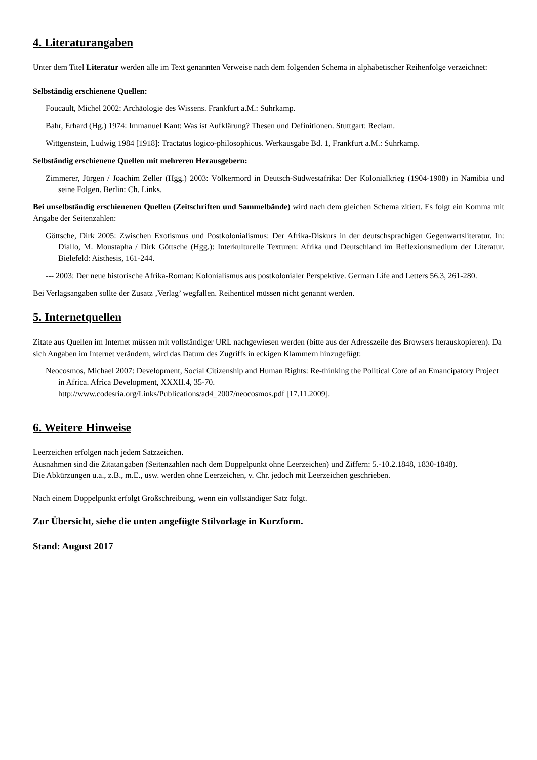4. Literaturangaben
Unter dem Titel Literatur werden alle im Text genannten Verweise nach dem folgenden Schema in alphabetischer Reihenfolge verzeichnet:
Selbständig erschienene Quellen:
Foucault, Michel 2002: Archäologie des Wissens. Frankfurt a.M.: Suhrkamp.
Bahr, Erhard (Hg.) 1974: Immanuel Kant: Was ist Aufklärung? Thesen und Definitionen. Stuttgart: Reclam.
Wittgenstein, Ludwig 1984 [1918]: Tractatus logico-philosophicus. Werkausgabe Bd. 1, Frankfurt a.M.: Suhrkamp.
Selbständig erschienene Quellen mit mehreren Herausgebern:
Zimmerer, Jürgen / Joachim Zeller (Hgg.) 2003: Völkermord in Deutsch-Südwestafrika: Der Kolonialkrieg (1904-1908) in Namibia und seine Folgen. Berlin: Ch. Links.
Bei unselbständig erschienenen Quellen (Zeitschriften und Sammelbände) wird nach dem gleichen Schema zitiert. Es folgt ein Komma mit Angabe der Seitenzahlen:
Göttsche, Dirk 2005: Zwischen Exotismus und Postkolonialismus: Der Afrika-Diskurs in der deutschsprachigen Gegenwartsliteratur. In: Diallo, M. Moustapha / Dirk Göttsche (Hgg.): Interkulturelle Texturen: Afrika und Deutschland im Reflexionsmedium der Literatur. Bielefeld: Aisthesis, 161-244.
--- 2003: Der neue historische Afrika-Roman: Kolonialismus aus postkolonialer Perspektive. German Life and Letters 56.3, 261-280.
Bei Verlagsangaben sollte der Zusatz ‚Verlag’ wegfallen. Reihentitel müssen nicht genannt werden.
5. Internetquellen
Zitate aus Quellen im Internet müssen mit vollständiger URL nachgewiesen werden (bitte aus der Adresszeile des Browsers herauskopieren). Da sich Angaben im Internet verändern, wird das Datum des Zugriffs in eckigen Klammern hinzugefügt:
Neocosmos, Michael 2007: Development, Social Citizenship and Human Rights: Re-thinking the Political Core of an Emancipatory Project in Africa. Africa Development, XXXII.4, 35-70.
http://www.codesria.org/Links/Publications/ad4_2007/neocosmos.pdf [17.11.2009].
6. Weitere Hinweise
Leerzeichen erfolgen nach jedem Satzzeichen.
Ausnahmen sind die Zitatangaben (Seitenzahlen nach dem Doppelpunkt ohne Leerzeichen) und Ziffern: 5.-10.2.1848, 1830-1848).
Die Abkürzungen u.a., z.B., m.E., usw. werden ohne Leerzeichen, v. Chr. jedoch mit Leerzeichen geschrieben.
Nach einem Doppelpunkt erfolgt Großschreibung, wenn ein vollständiger Satz folgt.
Zur Übersicht, siehe die unten angefügte Stilvorlage in Kurzform.
Stand: August 2017